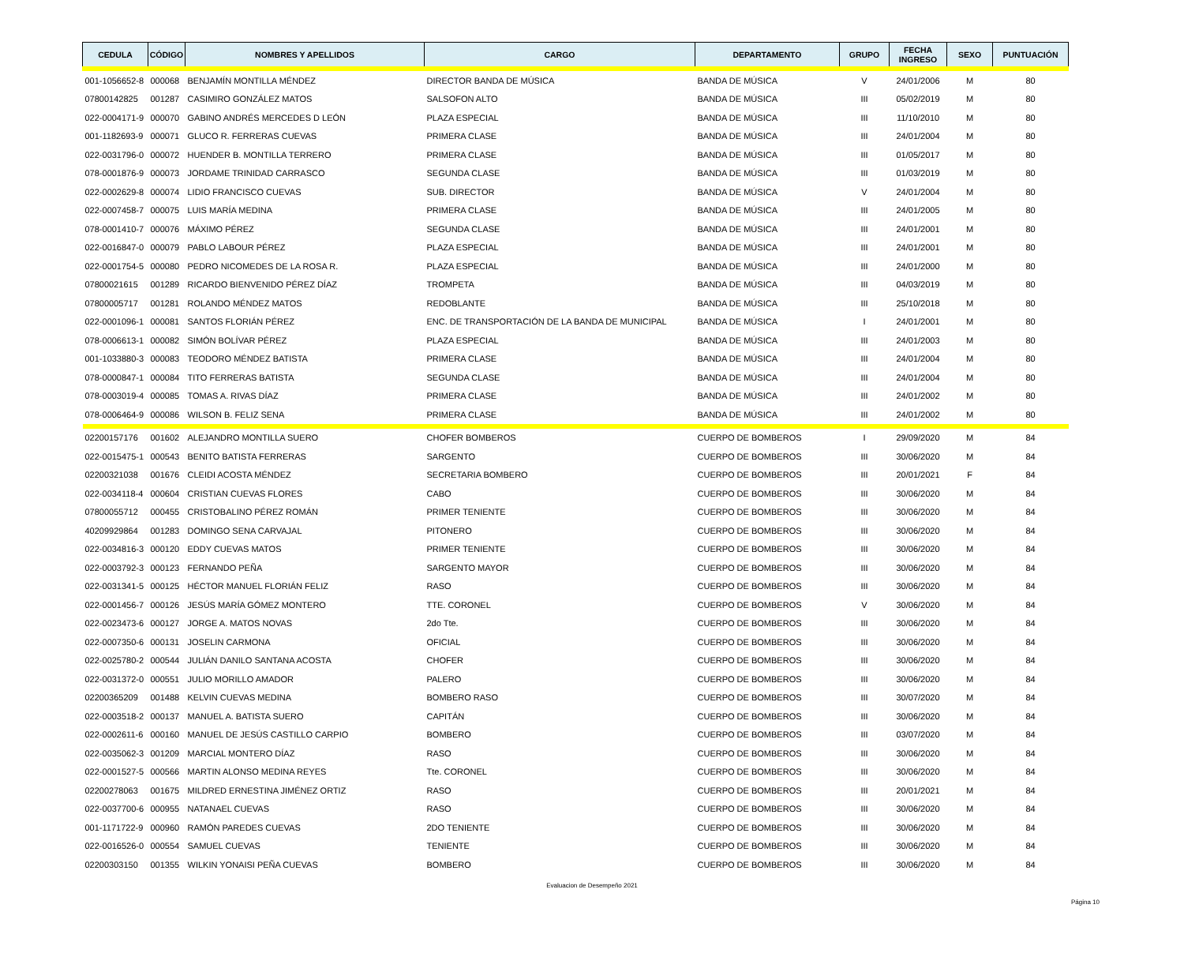| CEDULA | CÓDIGO | NOMBRES Y APELLIDOS | CARGO | DEPARTAMENTO | GRUPO | FECHA INGRESO | SEXO | PUNTUACIÓN |
| --- | --- | --- | --- | --- | --- | --- | --- | --- |
| 001-1056652-8 | 000068 | BENJAMÍN MONTILLA MÉNDEZ | DIRECTOR BANDA DE MÚSICA | BANDA DE MÚSICA | V | 24/01/2006 | M | 80 |
| 07800142825 | 001287 | CASIMIRO GONZÁLEZ MATOS | SALSOFON ALTO | BANDA DE MÚSICA | III | 05/02/2019 | M | 80 |
| 022-0004171-9 | 000070 | GABINO ANDRÉS MERCEDES D LEÓN | PLAZA ESPECIAL | BANDA DE MÚSICA | III | 11/10/2010 | M | 80 |
| 001-1182693-9 | 000071 | GLUCO R. FERRERAS CUEVAS | PRIMERA CLASE | BANDA DE MÚSICA | III | 24/01/2004 | M | 80 |
| 022-0031796-0 | 000072 | HUENDER B. MONTILLA TERRERO | PRIMERA CLASE | BANDA DE MÚSICA | III | 01/05/2017 | M | 80 |
| 078-0001876-9 | 000073 | JORDAME TRINIDAD CARRASCO | SEGUNDA CLASE | BANDA DE MÚSICA | III | 01/03/2019 | M | 80 |
| 022-0002629-8 | 000074 | LIDIO FRANCISCO CUEVAS | SUB. DIRECTOR | BANDA DE MÚSICA | V | 24/01/2004 | M | 80 |
| 022-0007458-7 | 000075 | LUIS MARÍA MEDINA | PRIMERA CLASE | BANDA DE MÚSICA | III | 24/01/2005 | M | 80 |
| 078-0001410-7 | 000076 | MÁXIMO PÉREZ | SEGUNDA CLASE | BANDA DE MÚSICA | III | 24/01/2001 | M | 80 |
| 022-0016847-0 | 000079 | PABLO LABOUR PÉREZ | PLAZA ESPECIAL | BANDA DE MÚSICA | III | 24/01/2001 | M | 80 |
| 022-0001754-5 | 000080 | PEDRO NICOMEDES DE LA ROSA R. | PLAZA ESPECIAL | BANDA DE MÚSICA | III | 24/01/2000 | M | 80 |
| 07800021615 | 001289 | RICARDO BIENVENIDO PÉREZ DÍAZ | TROMPETA | BANDA DE MÚSICA | III | 04/03/2019 | M | 80 |
| 07800005717 | 001281 | ROLANDO MÉNDEZ MATOS | REDOBLANTE | BANDA DE MÚSICA | III | 25/10/2018 | M | 80 |
| 022-0001096-1 | 000081 | SANTOS FLORIÁN PÉREZ | ENC. DE TRANSPORTACIÓN DE LA BANDA DE MUNICIPAL | BANDA DE MÚSICA | I | 24/01/2001 | M | 80 |
| 078-0006613-1 | 000082 | SIMÓN BOLÍVAR PÉREZ | PLAZA ESPECIAL | BANDA DE MÚSICA | III | 24/01/2003 | M | 80 |
| 001-1033880-3 | 000083 | TEODORO MÉNDEZ BATISTA | PRIMERA CLASE | BANDA DE MÚSICA | III | 24/01/2004 | M | 80 |
| 078-0000847-1 | 000084 | TITO FERRERAS BATISTA | SEGUNDA CLASE | BANDA DE MÚSICA | III | 24/01/2004 | M | 80 |
| 078-0003019-4 | 000085 | TOMAS A. RIVAS DÍAZ | PRIMERA CLASE | BANDA DE MÚSICA | III | 24/01/2002 | M | 80 |
| 078-0006464-9 | 000086 | WILSON B. FELIZ SENA | PRIMERA CLASE | BANDA DE MÚSICA | III | 24/01/2002 | M | 80 |
| 02200157176 | 001602 | ALEJANDRO MONTILLA SUERO | CHOFER BOMBEROS | CUERPO DE BOMBEROS | I | 29/09/2020 | M | 84 |
| 022-0015475-1 | 000543 | BENITO BATISTA FERRERAS | SARGENTO | CUERPO DE BOMBEROS | III | 30/06/2020 | M | 84 |
| 02200321038 | 001676 | CLEIDI ACOSTA MÉNDEZ | SECRETARIA BOMBERO | CUERPO DE BOMBEROS | III | 20/01/2021 | F | 84 |
| 022-0034118-4 | 000604 | CRISTIAN CUEVAS FLORES | CABO | CUERPO DE BOMBEROS | III | 30/06/2020 | M | 84 |
| 07800055712 | 000455 | CRISTOBALINO PÉREZ ROMÁN | PRIMER TENIENTE | CUERPO DE BOMBEROS | III | 30/06/2020 | M | 84 |
| 40209929864 | 001283 | DOMINGO SENA CARVAJAL | PITONERO | CUERPO DE BOMBEROS | III | 30/06/2020 | M | 84 |
| 022-0034816-3 | 000120 | EDDY CUEVAS MATOS | PRIMER TENIENTE | CUERPO DE BOMBEROS | III | 30/06/2020 | M | 84 |
| 022-0003792-3 | 000123 | FERNANDO PEÑA | SARGENTO MAYOR | CUERPO DE BOMBEROS | III | 30/06/2020 | M | 84 |
| 022-0031341-5 | 000125 | HÉCTOR MANUEL FLORIÁN FELIZ | RASO | CUERPO DE BOMBEROS | III | 30/06/2020 | M | 84 |
| 022-0001456-7 | 000126 | JESÚS MARÍA GÓMEZ MONTERO | TTE. CORONEL | CUERPO DE BOMBEROS | V | 30/06/2020 | M | 84 |
| 022-0023473-6 | 000127 | JORGE A. MATOS NOVAS | 2do Tte. | CUERPO DE BOMBEROS | III | 30/06/2020 | M | 84 |
| 022-0007350-6 | 000131 | JOSELIN CARMONA | OFICIAL | CUERPO DE BOMBEROS | III | 30/06/2020 | M | 84 |
| 022-0025780-2 | 000544 | JULIÁN DANILO SANTANA ACOSTA | CHOFER | CUERPO DE BOMBEROS | III | 30/06/2020 | M | 84 |
| 022-0031372-0 | 000551 | JULIO MORILLO AMADOR | PALERO | CUERPO DE BOMBEROS | III | 30/06/2020 | M | 84 |
| 02200365209 | 001488 | KELVIN CUEVAS MEDINA | BOMBERO RASO | CUERPO DE BOMBEROS | III | 30/07/2020 | M | 84 |
| 022-0003518-2 | 000137 | MANUEL A. BATISTA SUERO | CAPITÁN | CUERPO DE BOMBEROS | III | 30/06/2020 | M | 84 |
| 022-0002611-6 | 000160 | MANUEL DE JESÚS CASTILLO CARPIO | BOMBERO | CUERPO DE BOMBEROS | III | 03/07/2020 | M | 84 |
| 022-0035062-3 | 001209 | MARCIAL MONTERO DÍAZ | RASO | CUERPO DE BOMBEROS | III | 30/06/2020 | M | 84 |
| 022-0001527-5 | 000566 | MARTIN ALONSO MEDINA REYES | Tte. CORONEL | CUERPO DE BOMBEROS | III | 30/06/2020 | M | 84 |
| 02200278063 | 001675 | MILDRED ERNESTINA JIMÉNEZ ORTIZ | RASO | CUERPO DE BOMBEROS | III | 20/01/2021 | M | 84 |
| 022-0037700-6 | 000955 | NATANAEL CUEVAS | RASO | CUERPO DE BOMBEROS | III | 30/06/2020 | M | 84 |
| 001-1171722-9 | 000960 | RAMÓN PAREDES CUEVAS | 2DO TENIENTE | CUERPO DE BOMBEROS | III | 30/06/2020 | M | 84 |
| 022-0016526-0 | 000554 | SAMUEL CUEVAS | TENIENTE | CUERPO DE BOMBEROS | III | 30/06/2020 | M | 84 |
| 02200303150 | 001355 | WILKIN YONAISI PEÑA CUEVAS | BOMBERO | CUERPO DE BOMBEROS | III | 30/06/2020 | M | 84 |
Evaluacion de Desempeño 2021
Página 10